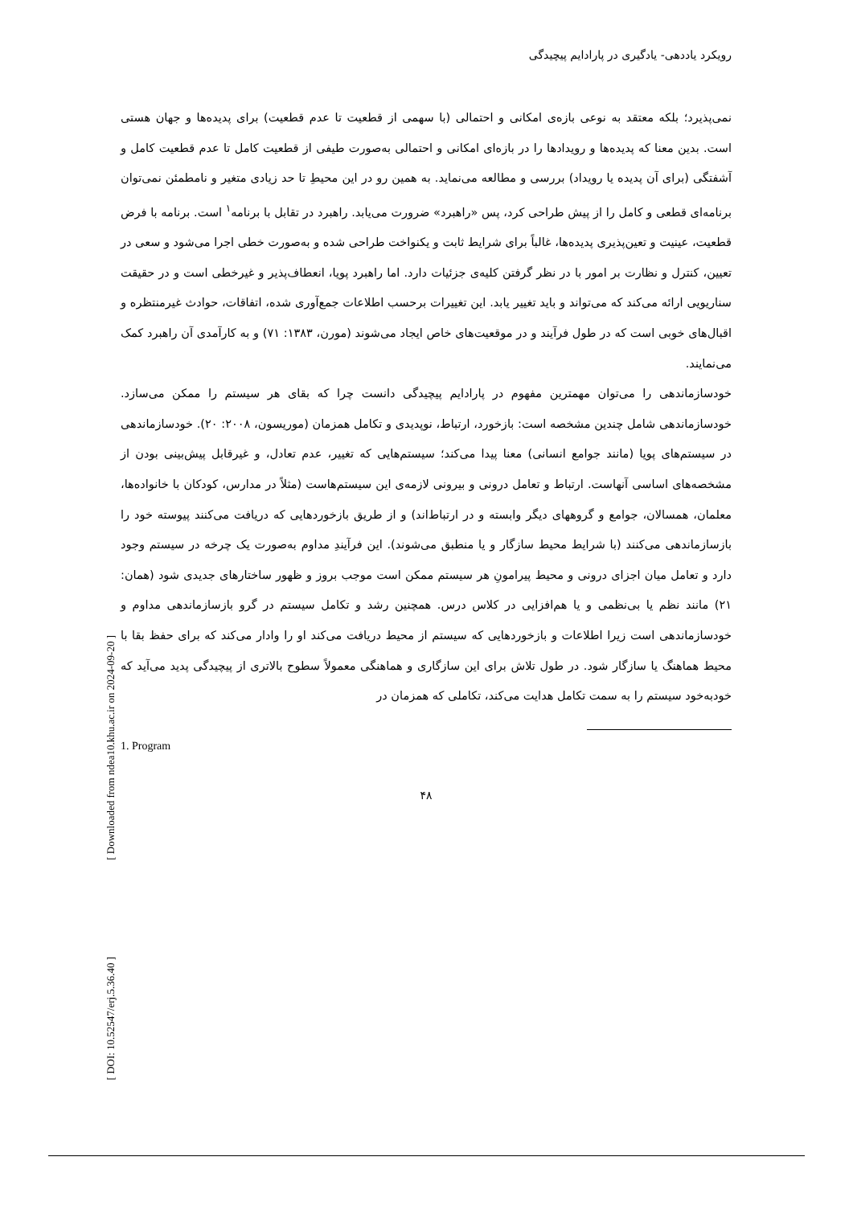[ Downloaded from ndea10.khu.ac.ir on 2024-09-20 ]
[ DOI: 10.52547/erj.5.36.40 ]
رویکرد یاددهی- یادگیری در پارادایم پیچیدگی
نمی‌پذیرد؛ بلکه معتقد به نوعی بازه‌ی امکانی و احتمالی (با سهمی از قطعیت تا عدم قطعیت) برای پدیده‌ها و جهان هستی است. بدین معنا که پدیده‌ها و رویدادها را در بازه‌ای امکانی و احتمالی به‌صورت طیفی از قطعیت کامل تا عدم قطعیت کامل و آشفتگی (برای آن پدیده یا رویداد) بررسی و مطالعه می‌نماید. به همین رو در این محیطِ تا حد زیادی متغیر و نامطمئن نمی‌توان برنامه‌ای قطعی و کامل را از پیش طراحی کرد، پس «راهبرد» ضرورت می‌یابد. راهبرد در تقابل با برنامه<sup>۱</sup> است. برنامه با فرض قطعیت، عینیت و تعین‌پذیری پدیده‌ها، غالباً برای شرایط ثابت و یکنواخت طراحی شده و به‌صورت خطی اجرا می‌شود و سعی در تعیین، کنترل و نظارت بر امور با در نظر گرفتن کلیه‌ی جزئیات دارد. اما راهبرد پویا، انعطاف‌پذیر و غیرخطی است و در حقیقت سناریویی ارائه می‌کند که می‌تواند و باید تغییر یابد. این تغییرات برحسب اطلاعات جمع‌آوری شده، اتفاقات، حوادث غیرمنتظره و اقبال‌های خوبی است که در طول فرآیند و در موقعیت‌های خاص ایجاد می‌شوند (مورن، ۱۳۸۳: ۷۱) و به کارآمدی آن راهبرد کمک می‌نمایند.
خودسازماندهی را می‌توان مهمترین مفهوم در پارادایم پیچیدگی دانست چرا که بقای هر سیستم را ممکن می‌سازد. خودسازماندهی شامل چندین مشخصه است: بازخورد، ارتباط، نوپدیدی و تکامل همزمان (موریسون، ۲۰۰۸: ۲۰). خودسازماندهی در سیستم‌های پویا (مانند جوامع انسانی) معنا پیدا می‌کند؛ سیستم‌هایی که تغییر، عدم تعادل، و غیرقابل پیش‌بینی بودن از مشخصه‌های اساسی آنهاست. ارتباط و تعامل درونی و بیرونی لازمه‌ی این سیستم‌هاست (مثلاً در مدارس، کودکان با خانواده‌ها، معلمان، همسالان، جوامع و گروههای دیگر وابسته و در ارتباط‌اند) و از طریق بازخوردهایی که دریافت می‌کنند پیوسته خود را بازسازماندهی می‌کنند (با شرایط محیط سازگار و یا منطبق می‌شوند). این فرآیندِ مداوم به‌صورت یک چرخه در سیستم وجود دارد و تعامل میان اجزای درونی و محیط پیرامونِ هر سیستم ممکن است موجب بروز و ظهور ساختارهای جدیدی شود (همان: ۲۱) مانند نظم یا بی‌نظمی و یا هم‌افزایی در کلاس درس. همچنین رشد و تکامل سیستم در گرو بازسازماندهی مداوم و خودسازماندهی است زیرا اطلاعات و بازخوردهایی که سیستم از محیط دریافت می‌کند او را وادار می‌کند که برای حفظ بقا با محیط هماهنگ یا سازگار شود. در طول تلاش برای این سازگاری و هماهنگی معمولاً سطوح بالاتری از پیچیدگی پدید می‌آید که خودبه‌خود سیستم را به سمت تکامل هدایت می‌کند، تکاملی که همزمان در
1. Program
۴۸